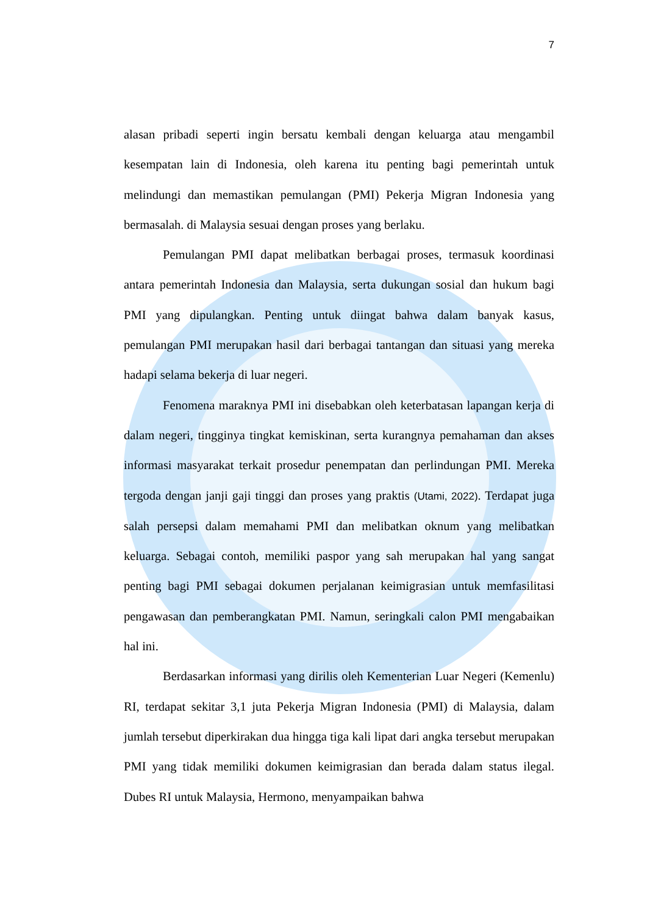7
alasan pribadi seperti ingin bersatu kembali dengan keluarga atau mengambil kesempatan lain di Indonesia, oleh karena itu penting bagi pemerintah untuk melindungi dan memastikan pemulangan (PMI) Pekerja Migran Indonesia yang bermasalah. di Malaysia sesuai dengan proses yang berlaku.
Pemulangan PMI dapat melibatkan berbagai proses, termasuk koordinasi antara pemerintah Indonesia dan Malaysia, serta dukungan sosial dan hukum bagi PMI yang dipulangkan. Penting untuk diingat bahwa dalam banyak kasus, pemulangan PMI merupakan hasil dari berbagai tantangan dan situasi yang mereka hadapi selama bekerja di luar negeri.
Fenomena maraknya PMI ini disebabkan oleh keterbatasan lapangan kerja di dalam negeri, tingginya tingkat kemiskinan, serta kurangnya pemahaman dan akses informasi masyarakat terkait prosedur penempatan dan perlindungan PMI. Mereka tergoda dengan janji gaji tinggi dan proses yang praktis (Utami, 2022). Terdapat juga salah persepsi dalam memahami PMI dan melibatkan oknum yang melibatkan keluarga. Sebagai contoh, memiliki paspor yang sah merupakan hal yang sangat penting bagi PMI sebagai dokumen perjalanan keimigrasian untuk memfasilitasi pengawasan dan pemberangkatan PMI. Namun, seringkali calon PMI mengabaikan hal ini.
Berdasarkan informasi yang dirilis oleh Kementerian Luar Negeri (Kemenlu) RI, terdapat sekitar 3,1 juta Pekerja Migran Indonesia (PMI) di Malaysia, dalam jumlah tersebut diperkirakan dua hingga tiga kali lipat dari angka tersebut merupakan PMI yang tidak memiliki dokumen keimigrasian dan berada dalam status ilegal. Dubes RI untuk Malaysia, Hermono, menyampaikan bahwa